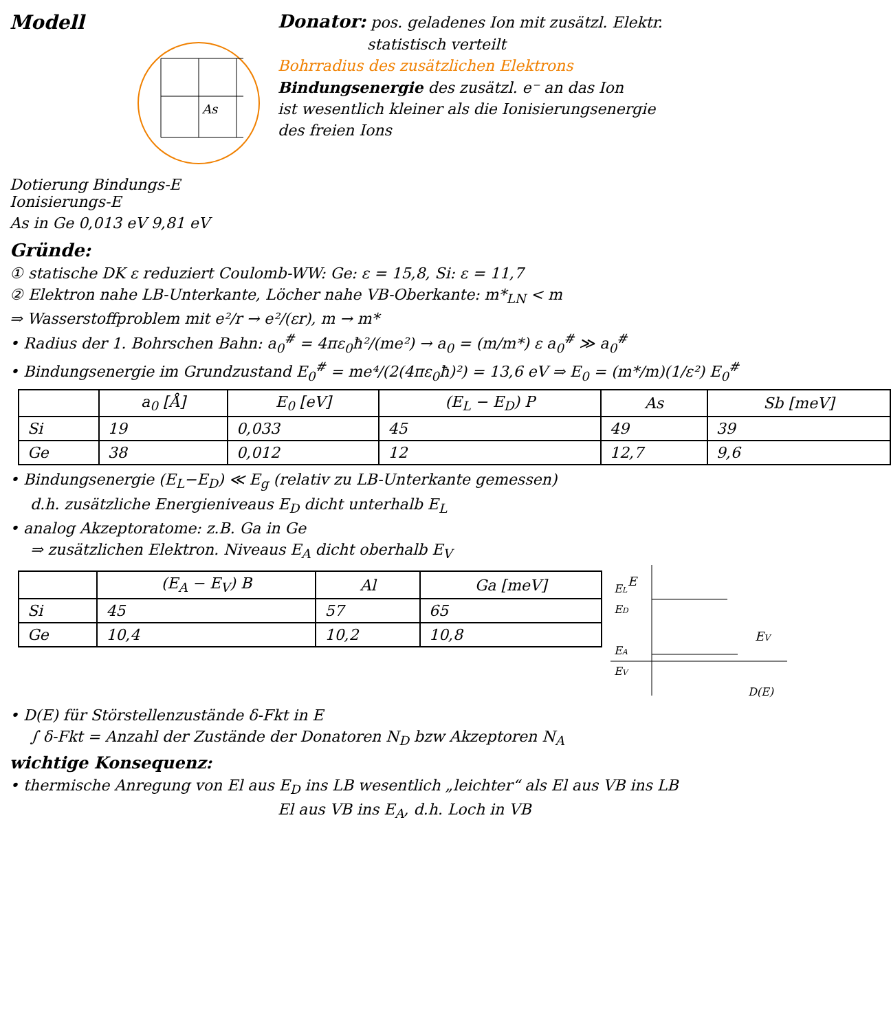Modell
As
Dotierung Bindungs-E Ionisierungs-E
As in Ge 0,013 eV 9,81 eV
Donator: pos. geladenes Ion mit zusätzl. Elektr.
statistisch verteilt
Bohrradius des zusätzlichen Elektrons
Bindungsenergie des zusätzl. e⁻ an das Ion
ist wesentlich kleiner als die Ionisierungsenergie
des freien Ions
Gründe:
① statische DK ε reduziert Coulomb-WW: Ge: ε = 15,8, Si: ε = 11,7
② Elektron nahe LB-Unterkante, Löcher nahe VB-Oberkante: m*<sub>LN</sub> < m
⇒ Wasserstoffproblem mit e²/r → e²/(εr), m → m*
• Radius der 1. Bohrschen Bahn: a<sub>0</sub><sup>#</sup> = 4πε<sub>0</sub>ħ²/(me²) → a<sub>0</sub> = (m/m*) ε a<sub>0</sub><sup>#</sup> ≫ a<sub>0</sub><sup>#</sup>
• Bindungsenergie im Grundzustand E<sub>0</sub><sup>#</sup> = me⁴/(2(4πε<sub>0</sub>ħ)²) = 13,6 eV ⇒ E<sub>0</sub> = (m*/m)(1/ε²) E<sub>0</sub><sup>#</sup>
| | a<sub>0</sub> [Å] | E<sub>0</sub> [eV] | (E<sub>L</sub> − E<sub>D</sub>) P | As | Sb [meV] |
| --- | --- | --- | --- | --- | --- |
| Si | 19 | 0,033 | 45 | 49 | 39 |
| Ge | 38 | 0,012 | 12 | 12,7 | 9,6 |
• Bindungsenergie (E<sub>L</sub>−E<sub>D</sub>) ≪ E<sub>g</sub> (relativ zu LB-Unterkante gemessen)
d.h. zusätzliche Energieniveaus E<sub>D</sub> dicht unterhalb E<sub>L</sub>
• analog Akzeptoratome: z.B. Ga in Ge
⇒ zusätzlichen Elektron. Niveaus E<sub>A</sub> dicht oberhalb E<sub>V</sub>
| | (E<sub>A</sub> − E<sub>V</sub>) B | Al | Ga [meV] |
| --- | --- | --- | --- |
| Si | 45 | 57 | 65 |
| Ge | 10,4 | 10,2 | 10,8 |
E
EL
ED
EA
EV
EV
D(E)
• D(E) für Störstellenzustände δ-Fkt in E
∫ δ-Fkt = Anzahl der Zustände der Donatoren N<sub>D</sub> bzw Akzeptoren N<sub>A</sub>
wichtige Konsequenz:
• thermische Anregung von El aus E<sub>D</sub> ins LB wesentlich „leichter“ als El aus VB ins LB
El aus VB ins E<sub>A</sub>, d.h. Loch in VB